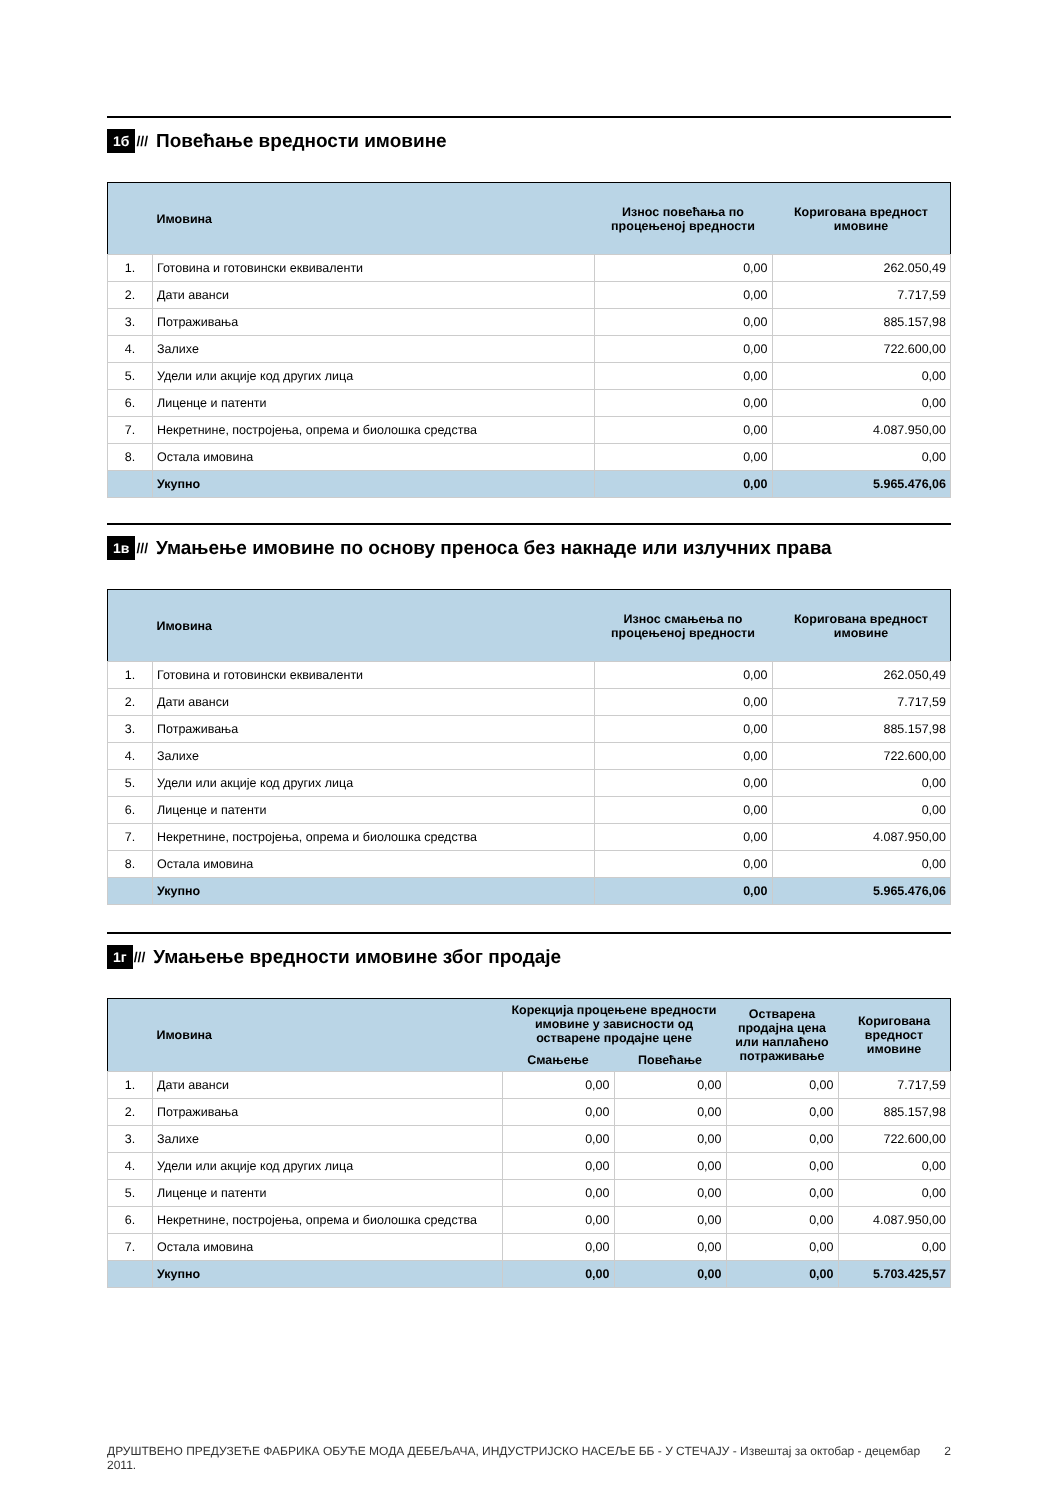1б ///
Повећање вредности имовине
| | Имовина | Износ повећања по процењеној вредности | Коригована вредност имовине |
| --- | --- | --- | --- |
| 1. | Готовина и готовински еквиваленти | 0,00 | 262.050,49 |
| 2. | Дати аванси | 0,00 | 7.717,59 |
| 3. | Потраживања | 0,00 | 885.157,98 |
| 4. | Залихе | 0,00 | 722.600,00 |
| 5. | Удели или акције код других лица | 0,00 | 0,00 |
| 6. | Лиценце и патенти | 0,00 | 0,00 |
| 7. | Некретнине, постројења, опрема и биолошка средства | 0,00 | 4.087.950,00 |
| 8. | Остала имовина | 0,00 | 0,00 |
| | Укупно | 0,00 | 5.965.476,06 |
1в ///
Умањење имовине по основу преноса без накнаде или излучних права
| | Имовина | Износ смањења по процењеној вредности | Коригована вредност имовине |
| --- | --- | --- | --- |
| 1. | Готовина и готовински еквиваленти | 0,00 | 262.050,49 |
| 2. | Дати аванси | 0,00 | 7.717,59 |
| 3. | Потраживања | 0,00 | 885.157,98 |
| 4. | Залихе | 0,00 | 722.600,00 |
| 5. | Удели или акције код других лица | 0,00 | 0,00 |
| 6. | Лиценце и патенти | 0,00 | 0,00 |
| 7. | Некретнине, постројења, опрема и биолошка средства | 0,00 | 4.087.950,00 |
| 8. | Остала имовина | 0,00 | 0,00 |
| | Укупно | 0,00 | 5.965.476,06 |
1г ///
Умањење вредности имовине због продаје
| | Имовина | Корекција процењене вредности имовине у зависности од остварене продајне цене | | Остварена продајна цена или наплаћено потраживање | Коригована вредност имовине |
| --- | --- | --- | --- | --- | --- |
| | | Смањење | Повећање | | |
| 1. | Дати аванси | 0,00 | 0,00 | 0,00 | 7.717,59 |
| 2. | Потраживања | 0,00 | 0,00 | 0,00 | 885.157,98 |
| 3. | Залихе | 0,00 | 0,00 | 0,00 | 722.600,00 |
| 4. | Удели или акције код других лица | 0,00 | 0,00 | 0,00 | 0,00 |
| 5. | Лиценце и патенти | 0,00 | 0,00 | 0,00 | 0,00 |
| 6. | Некретнине, постројења, опрема и биолошка средства | 0,00 | 0,00 | 0,00 | 4.087.950,00 |
| 7. | Остала имовина | 0,00 | 0,00 | 0,00 | 0,00 |
| | Укупно | 0,00 | 0,00 | 0,00 | 5.703.425,57 |
ДРУШТВЕНО ПРЕДУЗЕЋЕ ФАБРИКА ОБУЋЕ МОДА ДЕБЕЉАЧА, ИНДУСТРИЈСКО НАСЕЉЕ ББ - У СТЕЧАЈУ - Извештај за октобар - децембар 2011. 2